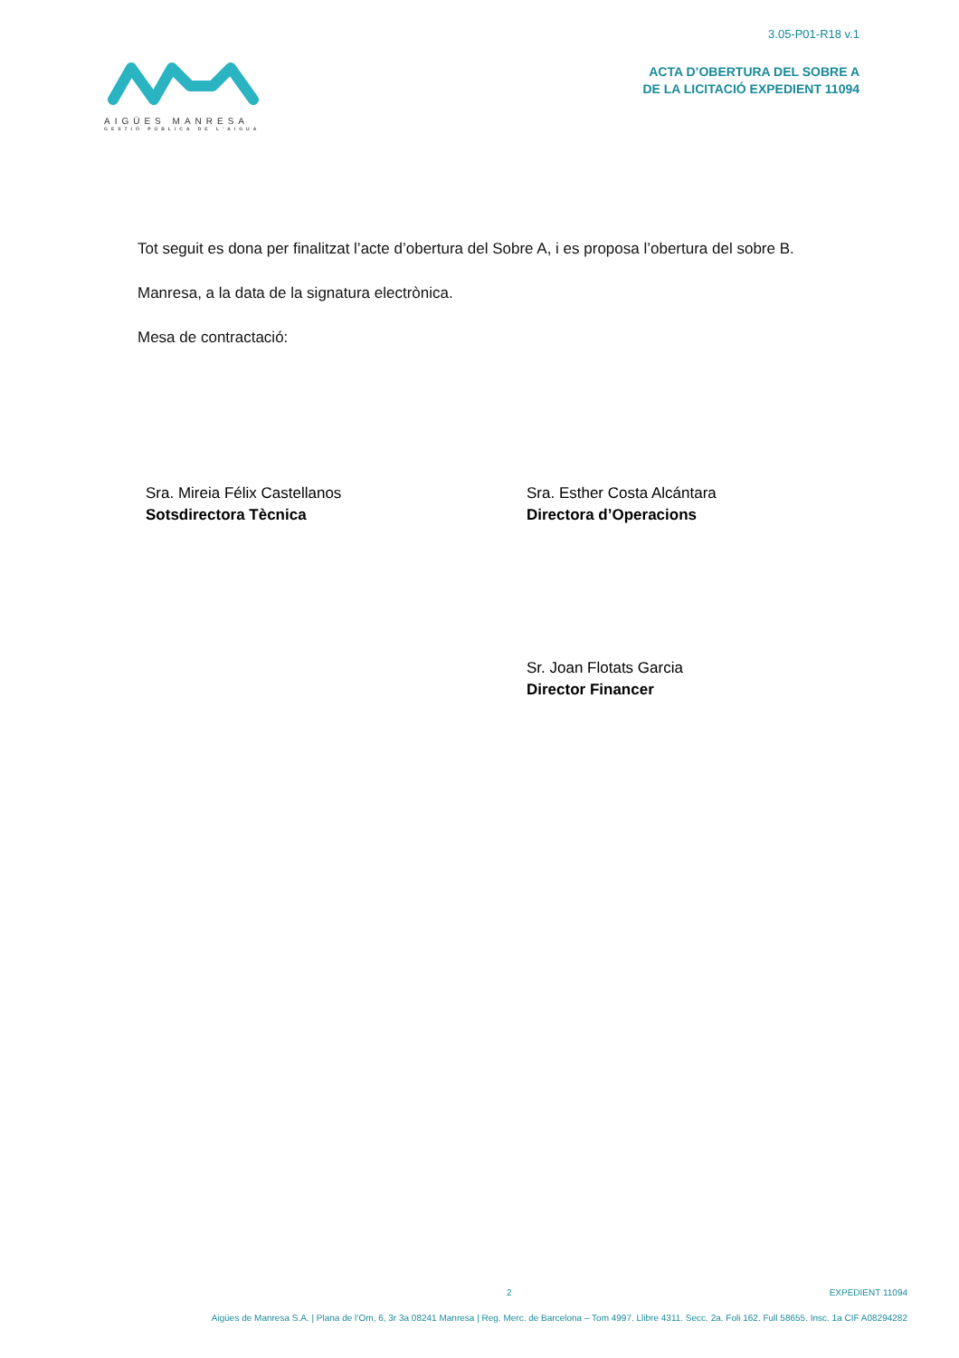3.05-P01-R18 v.1
ACTA D’OBERTURA DEL SOBRE A
DE LA LICITACIÓ EXPEDIENT 11094
AIGÜES MANRESA
GESTIÓ PÚBLICA DE L’AIGUA
Tot seguit es dona per finalitzat l’acte d’obertura del Sobre A, i es proposa l’obertura del sobre B.
Manresa, a la data de la signatura electrònica.
Mesa de contractació:
Sra. Mireia Félix Castellanos
Sotsdirectora Tècnica
Sra. Esther Costa Alcántara
Directora d’Operacions
Sr. Joan Flotats Garcia
Director Financer
2 EXPEDIENT 11094
Aigües de Manresa S.A. | Plana de l’Om, 6, 3r 3a 08241 Manresa | Reg. Merc. de Barcelona – Tom 4997. Llibre 4311. Secc. 2a. Foli 162. Full 58655. Insc. 1a CIF A08294282